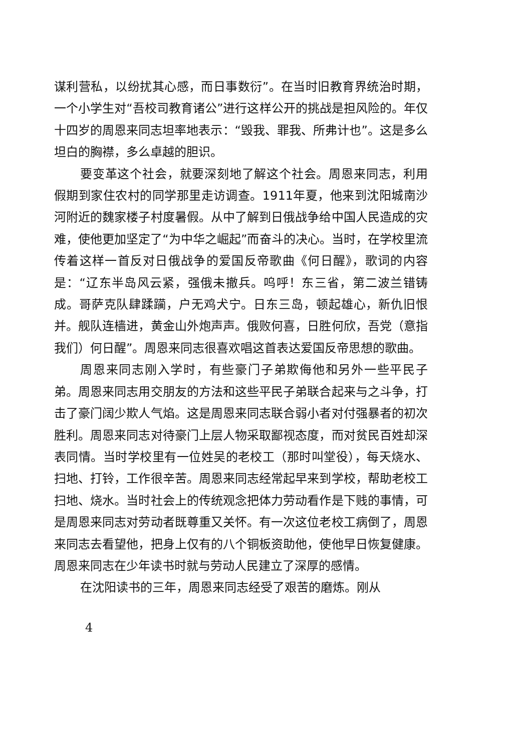谋利营私，以纷扰其心感，而日事数衍”。在当时旧教育界统治时期，一个小学生对“吾校司教育诸公”进行这样公开的挑战是担风险的。年仅十四岁的周恩来同志坦率地表示：“毁我、罪我、所弗计也”。这是多么坦白的胸襟，多么卓越的胆识。
要变革这个社会，就要深刻地了解这个社会。周恩来同志，利用假期到家住农村的同学那里走访调查。1911年夏，他来到沈阳城南沙河附近的魏家楼子村度暑假。从中了解到日俄战争给中国人民造成的灾难，使他更加坚定了“为中华之崛起”而奋斗的决心。当时，在学校里流传着这样一首反对日俄战争的爱国反帝歌曲《何日醒》，歌词的内容是：“辽东半岛风云紧，强俄未撤兵。呜呼！东三省，第二波兰错铸成。哥萨克队肆蹂躏，户无鸡犬宁。日东三岛，顿起雄心，新仇旧恨并。舰队连樯进，黄金山外炮声声。俄败何喜，日胜何欣，吾党（意指我们）何日醒”。周恩来同志很喜欢唱这首表达爱国反帝思想的歌曲。
周恩来同志刚入学时，有些豪门子弟欺侮他和另外一些平民子弟。周恩来同志用交朋友的方法和这些平民子弟联合起来与之斗争，打击了豪门阔少欺人气焰。这是周恩来同志联合弱小者对付强暴者的初次胜利。周恩来同志对待豪门上层人物采取鄙视态度，而对贫民百姓却深表同情。当时学校里有一位姓吴的老校工（那时叫堂役），每天烧水、扫地、打铃，工作很辛苦。周恩来同志经常起早来到学校，帮助老校工扫地、烧水。当时社会上的传统观念把体力劳动看作是下贱的事情，可是周恩来同志对劳动者既尊重又关怀。有一次这位老校工病倒了，周恩来同志去看望他，把身上仅有的八个铜板资助他，使他早日恢复健康。周恩来同志在少年读书时就与劳动人民建立了深厚的感情。
在沈阳读书的三年，周恩来同志经受了艰苦的磨炼。刚从
4